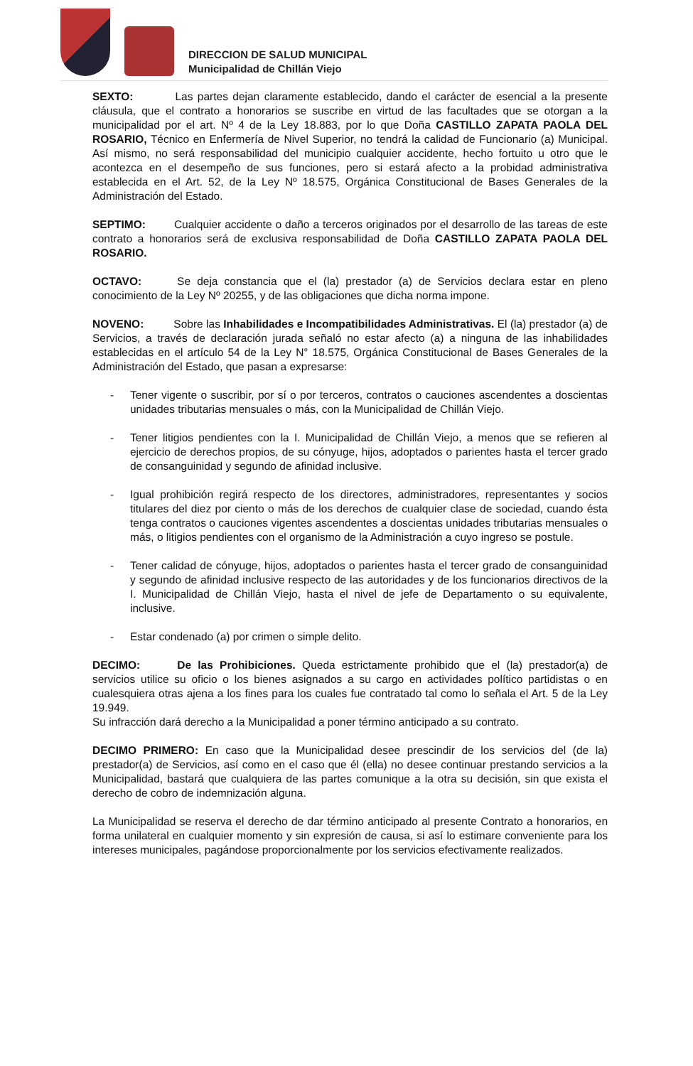DIRECCION DE SALUD MUNICIPAL
Municipalidad de Chillán Viejo
SEXTO: Las partes dejan claramente establecido, dando el carácter de esencial a la presente cláusula, que el contrato a honorarios se suscribe en virtud de las facultades que se otorgan a la municipalidad por el art. Nº 4 de la Ley 18.883, por lo que Doña CASTILLO ZAPATA PAOLA DEL ROSARIO, Técnico en Enfermería de Nivel Superior, no tendrá la calidad de Funcionario (a) Municipal. Así mismo, no será responsabilidad del municipio cualquier accidente, hecho fortuito u otro que le acontezca en el desempeño de sus funciones, pero si estará afecto a la probidad administrativa establecida en el Art. 52, de la Ley Nº 18.575, Orgánica Constitucional de Bases Generales de la Administración del Estado.
SEPTIMO: Cualquier accidente o daño a terceros originados por el desarrollo de las tareas de este contrato a honorarios será de exclusiva responsabilidad de Doña CASTILLO ZAPATA PAOLA DEL ROSARIO.
OCTAVO: Se deja constancia que el (la) prestador (a) de Servicios declara estar en pleno conocimiento de la Ley Nº 20255, y de las obligaciones que dicha norma impone.
NOVENO: Sobre las Inhabilidades e Incompatibilidades Administrativas. El (la) prestador (a) de Servicios, a través de declaración jurada señaló no estar afecto (a) a ninguna de las inhabilidades establecidas en el artículo 54 de la Ley N° 18.575, Orgánica Constitucional de Bases Generales de la Administración del Estado, que pasan a expresarse:
- Tener vigente o suscribir, por sí o por terceros, contratos o cauciones ascendentes a doscientas unidades tributarias mensuales o más, con la Municipalidad de Chillán Viejo.
- Tener litigios pendientes con la I. Municipalidad de Chillán Viejo, a menos que se refieren al ejercicio de derechos propios, de su cónyuge, hijos, adoptados o parientes hasta el tercer grado de consanguinidad y segundo de afinidad inclusive.
- Igual prohibición regirá respecto de los directores, administradores, representantes y socios titulares del diez por ciento o más de los derechos de cualquier clase de sociedad, cuando ésta tenga contratos o cauciones vigentes ascendentes a doscientas unidades tributarias mensuales o más, o litigios pendientes con el organismo de la Administración a cuyo ingreso se postule.
- Tener calidad de cónyuge, hijos, adoptados o parientes hasta el tercer grado de consanguinidad y segundo de afinidad inclusive respecto de las autoridades y de los funcionarios directivos de la I. Municipalidad de Chillán Viejo, hasta el nivel de jefe de Departamento o su equivalente, inclusive.
- Estar condenado (a) por crimen o simple delito.
DECIMO: De las Prohibiciones. Queda estrictamente prohibido que el (la) prestador(a) de servicios utilice su oficio o los bienes asignados a su cargo en actividades político partidistas o en cualesquiera otras ajena a los fines para los cuales fue contratado tal como lo señala el Art. 5 de la Ley 19.949.
Su infracción dará derecho a la Municipalidad a poner término anticipado a su contrato.
DECIMO PRIMERO: En caso que la Municipalidad desee prescindir de los servicios del (de la) prestador(a) de Servicios, así como en el caso que él (ella) no desee continuar prestando servicios a la Municipalidad, bastará que cualquiera de las partes comunique a la otra su decisión, sin que exista el derecho de cobro de indemnización alguna.
La Municipalidad se reserva el derecho de dar término anticipado al presente Contrato a honorarios, en forma unilateral en cualquier momento y sin expresión de causa, si así lo estimare conveniente para los intereses municipales, pagándose proporcionalmente por los servicios efectivamente realizados.